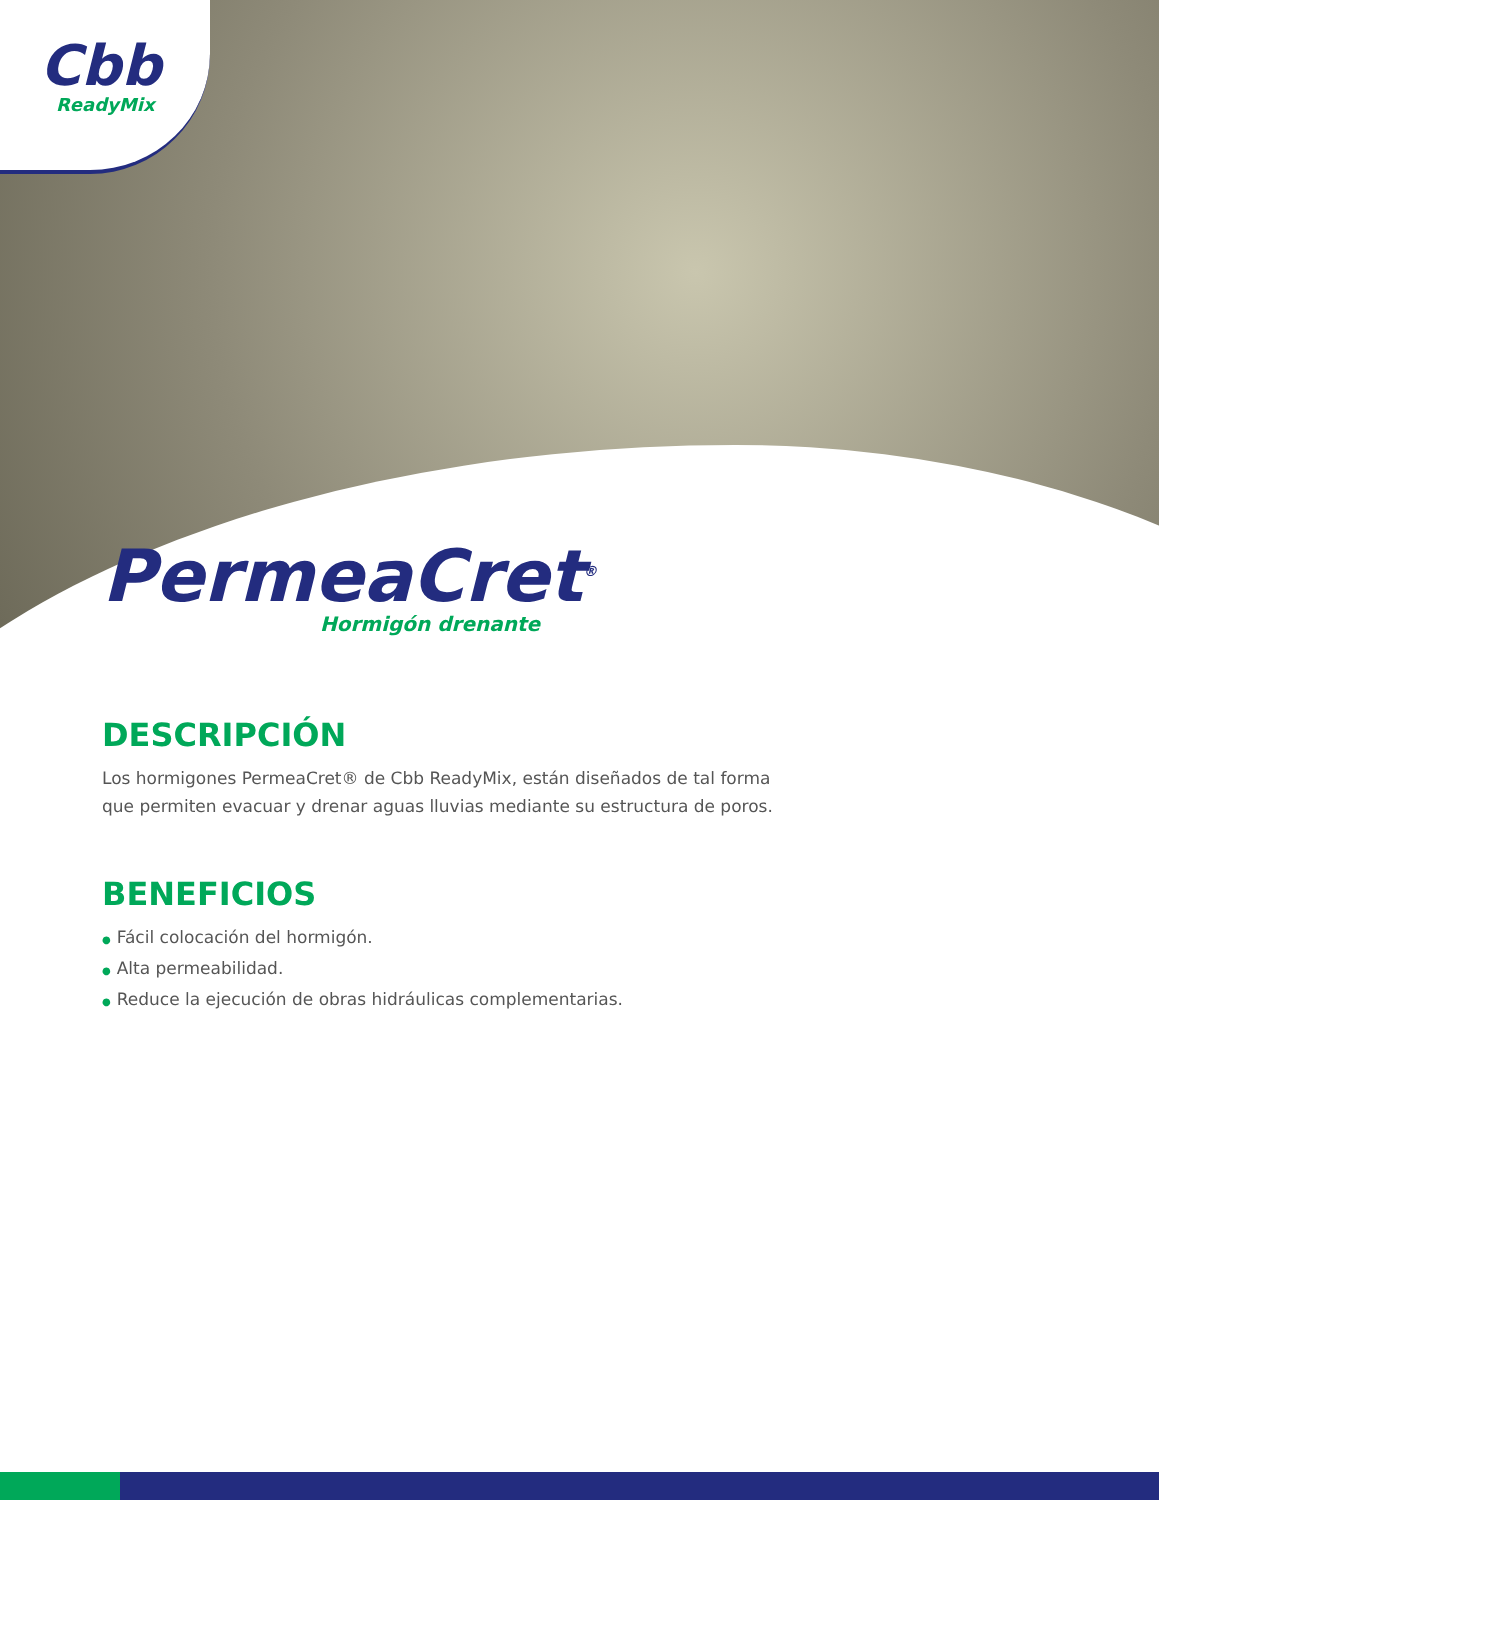Cbb
ReadyMix
PermeaCret<sup>®</sup>
Hormigón drenante
DESCRIPCIÓN
Los hormigones PermeaCret® de Cbb ReadyMix, están diseñados de tal forma que permiten evacuar y drenar aguas lluvias mediante su estructura de poros.
BENEFICIOS
● Fácil colocación del hormigón.
● Alta permeabilidad.
● Reduce la ejecución de obras hidráulicas complementarias.